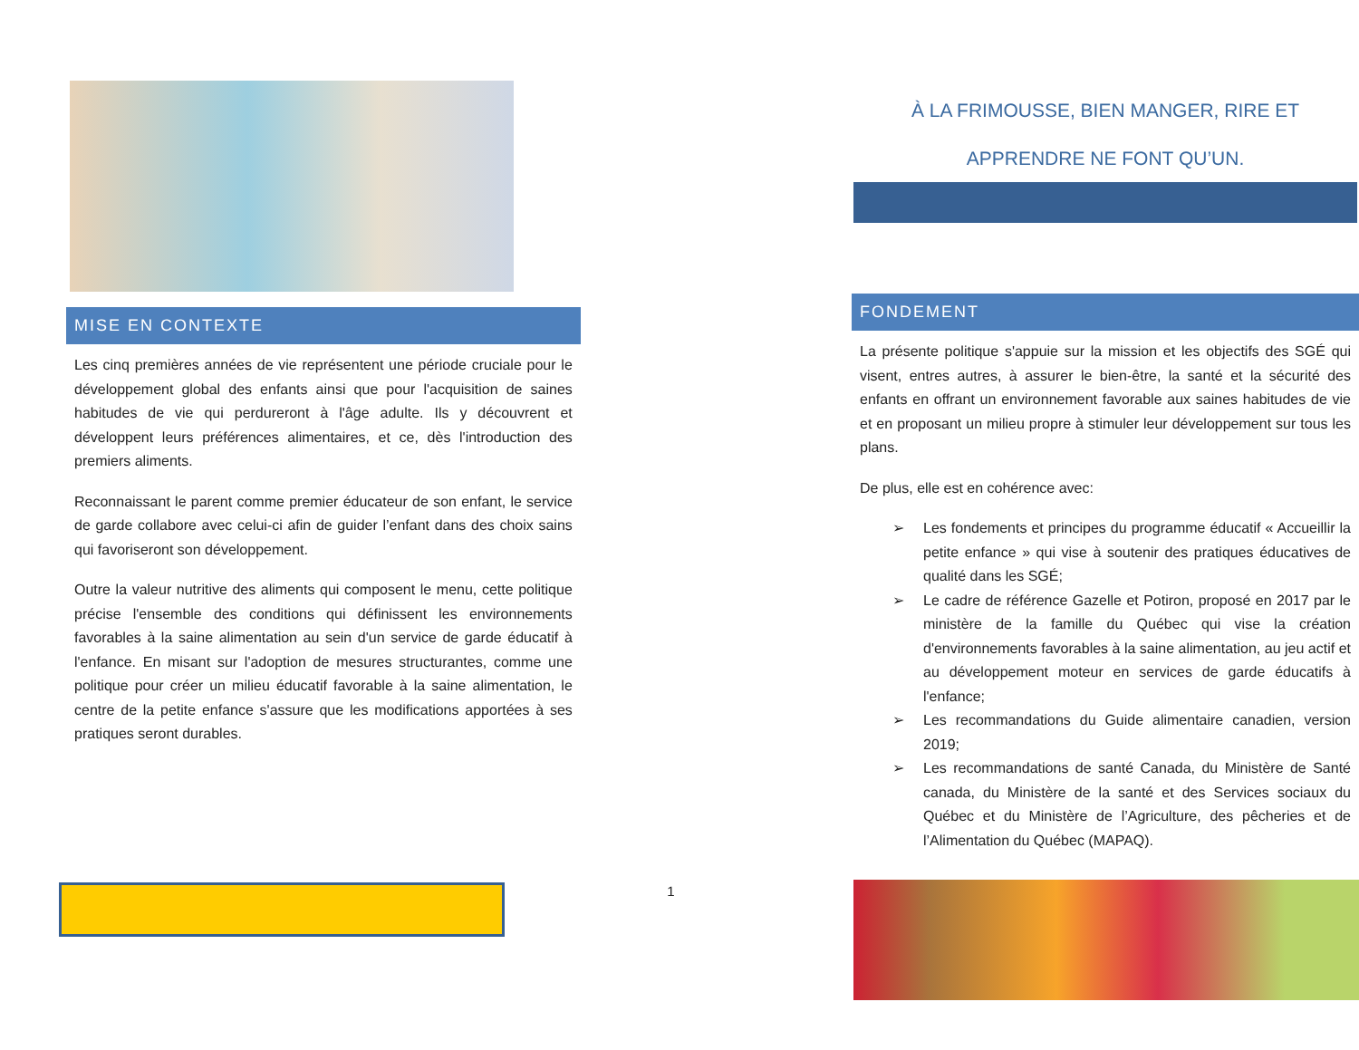MISE EN CONTEXTE
Les cinq premières années de vie représentent une période cruciale pour le développement global des enfants ainsi que pour l'acquisition de saines habitudes de vie qui perdureront à l'âge adulte. Ils y découvrent et développent leurs préférences alimentaires, et ce, dès l'introduction des premiers aliments.
Reconnaissant le parent comme premier éducateur de son enfant, le service de garde collabore avec celui-ci afin de guider l’enfant dans des choix sains qui favoriseront son développement.
Outre la valeur nutritive des aliments qui composent le menu, cette politique précise l'ensemble des conditions qui définissent les environnements favorables à la saine alimentation au sein d'un service de garde éducatif à l'enfance. En misant sur l'adoption de mesures structurantes, comme une politique pour créer un milieu éducatif favorable à la saine alimentation, le centre de la petite enfance s'assure que les modifications apportées à ses pratiques seront durables.
1
À LA FRIMOUSSE, BIEN MANGER, RIRE ET
APPRENDRE NE FONT QU’UN.
FONDEMENT
La présente politique s'appuie sur la mission et les objectifs des SGÉ qui visent, entres autres, à assurer le bien-être, la santé et la sécurité des enfants en offrant un environnement favorable aux saines habitudes de vie et en proposant un milieu propre à stimuler leur développement sur tous les plans.
De plus, elle est en cohérence avec:
➢ Les fondements et principes du programme éducatif « Accueillir la petite enfance » qui vise à soutenir des pratiques éducatives de qualité dans les SGÉ;
➢ Le cadre de référence Gazelle et Potiron, proposé en 2017 par le ministère de la famille du Québec qui vise la création d'environnements favorables à la saine alimentation, au jeu actif et au développement moteur en services de garde éducatifs à l'enfance;
➢ Les recommandations du Guide alimentaire canadien, version 2019;
➢ Les recommandations de santé Canada, du Ministère de Santé canada, du Ministère de la santé et des Services sociaux du Québec et du Ministère de l’Agriculture, des pêcheries et de l’Alimentation du Québec (MAPAQ).